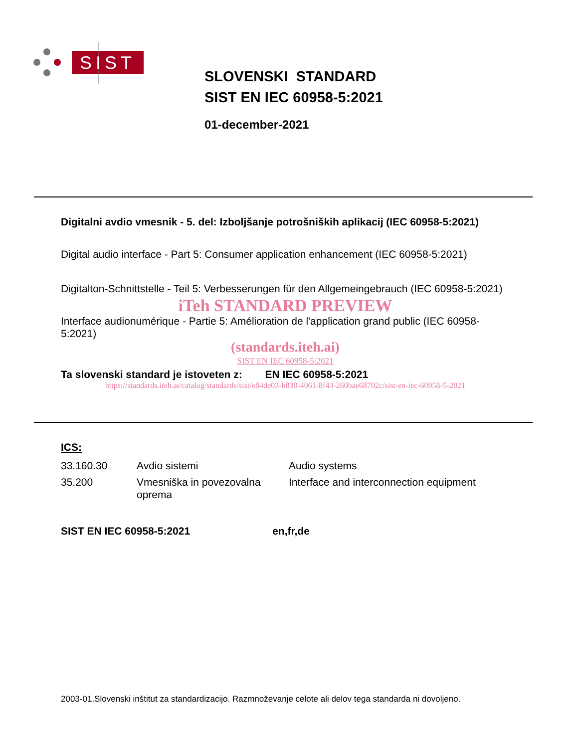SIST
SLOVENSKI STANDARD
SIST EN IEC 60958-5:2021
01-december-2021
Digitalni avdio vmesnik - 5. del: Izboljšanje potrošniških aplikacij (IEC 60958-5:2021)
Digital audio interface - Part 5: Consumer application enhancement (IEC 60958-5:2021)
Digitalton-Schnittstelle - Teil 5: Verbesserungen für den Allgemeingebrauch (IEC 60958-5:2021)
iTeh STANDARD PREVIEW
Interface audionumérique - Partie 5: Amélioration de l'application grand public (IEC 60958-5:2021)
(standards.iteh.ai)
SIST EN IEC 60958-5:2021
Ta slovenski standard je istoveten z: EN IEC 60958-5:2021
https://standards.iteh.ai/catalog/standards/sist/e84de03-b830-4061-8f43-260bae68702c/sist-en-iec-60958-5-2021
ICS:
| 33.160.30 | Avdio sistemi | Audio systems |
| 35.200 | Vmesniška in povezovalna oprema | Interface and interconnection equipment |
SIST EN IEC 60958-5:2021 en,fr,de
2003-01.Slovenski inštitut za standardizacijo. Razmnoževanje celote ali delov tega standarda ni dovoljeno.